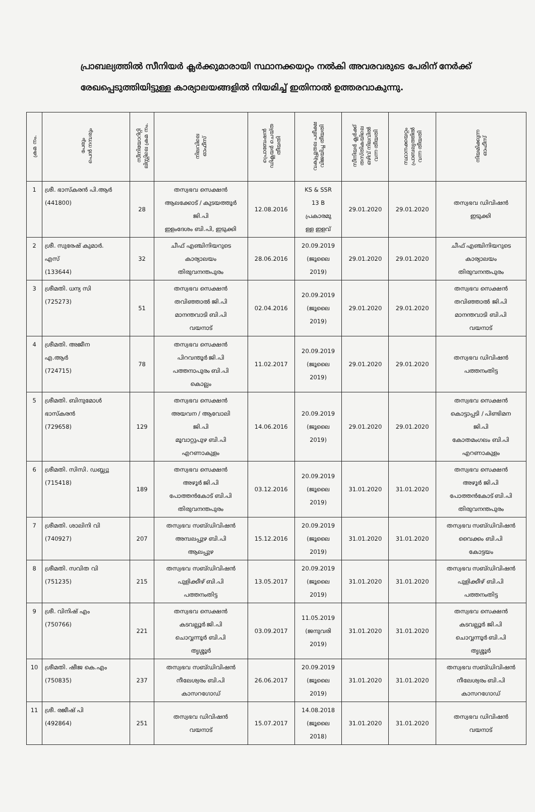പ്രാബല്യത്തിൽ സീനിയർ ക്ലർക്കുമാരായി സ്ഥാനക്കയറ്റം നൽകി അവരവരുടെ പേരിന് നേർക്ക് രേഖപ്പെടുത്തിയിട്ടുള്ള കാര്യാലയങ്ങളിൽ നിയമിച്ച് ഇതിനാൽ ഉത്തരവാകുന്നു.
| ക്രമ നം. | പേരും പെൻ നമ്പരും | സീനിയോറിറ്റി ലിസ്റ്റിലെ ക്രമ നം. | നിലവിലെ ഓഫീസ് | പ്രൊബേഷൻ ഡിക്ലയർ ചെയ്ത തീയതി | വകുപ്പുതല പരീക്ഷ വിജയിച്ച തീയതി | സീനിയർ ക്ലർക്ക് തസ്തികയിലെ ഒഴിവ് നിലവിൽ വന്ന തീയതി | സ്ഥാനക്കയറ്റം പ്രാബല്യത്തിൽ വന്ന തീയതി | നിയമിക്കുന്ന ഓഫീസ് |
| --- | --- | --- | --- | --- | --- | --- | --- | --- |
| 1 | ശ്രീ. ഭാസ്കരൻ പി.ആർ (441800) | 28 | തസ്വഭവ സെക്ഷൻ ആലക്കോട് / കുടയത്തൂർ ജി.പി ഇളംദേശം ബി.പി, ഇടുക്കി | 12.08.2016 | KS & SSR 13 B പ്രകാരമു ള്ള ഇളവ് | 29.01.2020 | 29.01.2020 | തസ്വഭവ ഡിവിഷൻ ഇടുക്കി |
| 2 | ശ്രീ. സുരേഷ് കുമാർ. എസ് (133644) | 32 | ചീഫ് എഞ്ചിനിയറുടെ കാര്യാലയം തിരുവനന്തപുരം | 28.06.2016 | 20.09.2019 (ജൂലൈ 2019) | 29.01.2020 | 29.01.2020 | ചീഫ് എഞ്ചിനിയറുടെ കാര്യാലയം തിരുവനന്തപുരം |
| 3 | ശ്രീമതി. ധന്യ സി (725273) | 51 | തസ്വഭവ സെക്ഷൻ തവിഞ്ഞാൽ ജി.പി മാനന്തവാടി ബി.പി വയനാട് | 02.04.2016 | 20.09.2019 (ജൂലൈ 2019) | 29.01.2020 | 29.01.2020 | തസ്വഭവ സെക്ഷൻ തവിഞ്ഞാൽ ജി.പി മാനന്തവാടി ബി.പി വയനാട് |
| 4 | ശ്രീമതി. അജീന എ.ആർ (724715) | 78 | തസ്വഭവ സെക്ഷൻ പിറവന്തൂർ ജി.പി പത്തനാപുരം ബി.പി കൊല്ലം | 11.02.2017 | 20.09.2019 (ജൂലൈ 2019) | 29.01.2020 | 29.01.2020 | തസ്വഭവ ഡിവിഷൻ പത്തനംതിട്ട |
| 5 | ശ്രീമതി. ബിനുമോൾ ഭാസ്കരൻ (729658) | 129 | തസ്വഭവ സെക്ഷൻ അയവന / ആവോലി ജി.പി മൂവാറ്റുപുഴ ബി.പി എറണാകുളം | 14.06.2016 | 20.09.2019 (ജൂലൈ 2019) | 29.01.2020 | 29.01.2020 | തസ്വഭവ സെക്ഷൻ കൊട്ടാപ്പടി / പിണ്ടിമന ജി.പി കോതമംഗലം ബി.പി എറണാകുളം |
| 6 | ശ്രീമതി. സിസി. ഡബ്ല്യു (715418) | 189 | തസ്വഭവ സെക്ഷൻ അഴൂർ ജി.പി പോത്തൻകോട് ബി.പി തിരുവനന്തപുരം | 03.12.2016 | 20.09.2019 (ജൂലൈ 2019) | 31.01.2020 | 31.01.2020 | തസ്വഭവ സെക്ഷൻ അഴൂർ ജി.പി പോത്തൻകോട് ബി.പി തിരുവനന്തപുരം |
| 7 | ശ്രീമതി. ശാലിനി വി (740927) | 207 | തസ്വഭവ സബ്ഡിവിഷൻ അമ്പലപ്പുഴ ബി.പി ആലപ്പുഴ | 15.12.2016 | 20.09.2019 (ജൂലൈ 2019) | 31.01.2020 | 31.01.2020 | തസ്വഭവ സബ്ഡിവിഷൻ വൈക്കം ബി.പി കോട്ടയം |
| 8 | ശ്രീമതി. സവിത വി (751235) | 215 | തസ്വഭവ സബ്ഡിവിഷൻ പുളിക്കീഴ് ബി.പി പത്തനംതിട്ട | 13.05.2017 | 20.09.2019 (ജൂലൈ 2019) | 31.01.2020 | 31.01.2020 | തസ്വഭവ സബ്ഡിവിഷൻ പുളിക്കീഴ് ബി.പി പത്തനംതിട്ട |
| 9 | ശ്രീ. വിനിഷ് എം (750766) | 221 | തസ്വഭവ സെക്ഷൻ കടവല്ലൂർ ജി.പി ചൊവ്വന്നൂർ ബി.പി തൃശ്ശൂർ | 03.09.2017 | 11.05.2019 (ജനുവരി 2019) | 31.01.2020 | 31.01.2020 | തസ്വഭവ സെക്ഷൻ കടവല്ലൂർ ജി.പി ചൊവ്വന്നൂർ ബി.പി തൃശ്ശൂർ |
| 10 | ശ്രീമതി. ഷീജ കെ.എം (750835) | 237 | തസ്വഭവ സബ്ഡിവിഷൻ നീലേശ്വരം ബി.പി കാസറഗോഡ് | 26.06.2017 | 20.09.2019 (ജൂലൈ 2019) | 31.01.2020 | 31.01.2020 | തസ്വഭവ സബ്ഡിവിഷൻ നീലേശ്വരം ബി.പി കാസറഗോഡ് |
| 11 | ശ്രീ. രജീഷ് പി (492864) | 251 | തസ്വഭവ ഡിവിഷൻ വയനാട് | 15.07.2017 | 14.08.2018 (ജൂലൈ 2018) | 31.01.2020 | 31.01.2020 | തസ്വഭവ ഡിവിഷൻ വയനാട് |